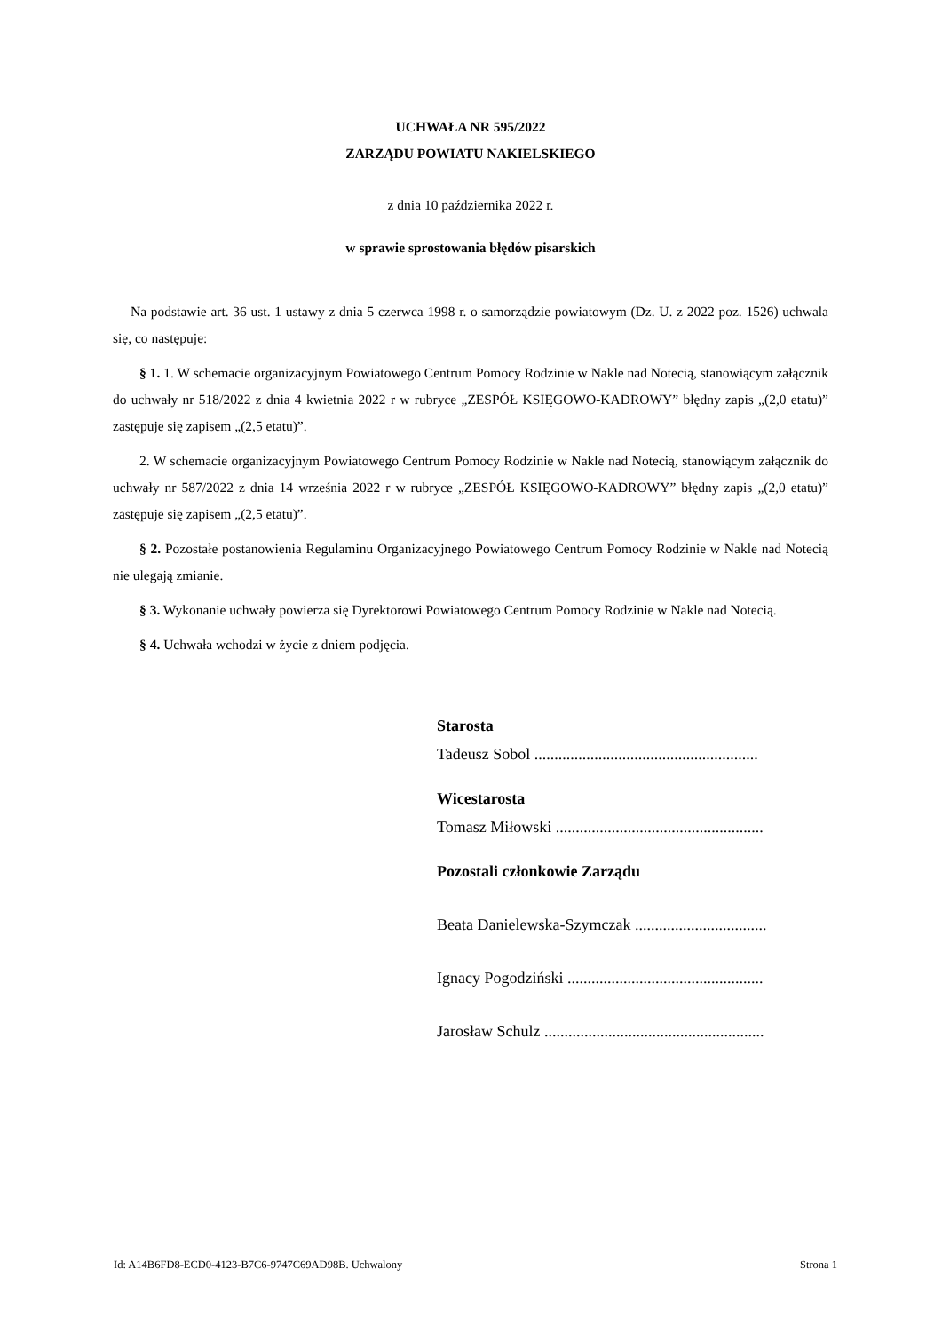UCHWAŁA NR 595/2022
ZARZĄDU POWIATU NAKIELSKIEGO
z dnia 10 października 2022 r.
w sprawie sprostowania błędów pisarskich
Na podstawie art. 36 ust. 1 ustawy z dnia 5 czerwca 1998 r. o samorządzie powiatowym (Dz. U. z 2022 poz. 1526) uchwala się, co następuje:
§ 1. 1. W schemacie organizacyjnym Powiatowego Centrum Pomocy Rodzinie w Nakle nad Notecią, stanowiącym załącznik do uchwały nr 518/2022 z dnia 4 kwietnia 2022 r w rubryce „ZESPÓŁ KSIĘGOWO-KADROWY” błędny zapis „(2,0 etatu)” zastępuje się zapisem „(2,5 etatu)”.
2. W schemacie organizacyjnym Powiatowego Centrum Pomocy Rodzinie w Nakle nad Notecią, stanowiącym załącznik do uchwały nr 587/2022 z dnia 14 września 2022 r w rubryce „ZESPÓŁ KSIĘGOWO-KADROWY” błędny zapis „(2,0 etatu)” zastępuje się zapisem „(2,5 etatu)”.
§ 2. Pozostałe postanowienia Regulaminu Organizacyjnego Powiatowego Centrum Pomocy Rodzinie w Nakle nad Notecią nie ulegają zmianie.
§ 3. Wykonanie uchwały powierza się Dyrektorowi Powiatowego Centrum Pomocy Rodzinie w Nakle nad Notecią.
§ 4. Uchwała wchodzi w życie z dniem podjęcia.
Starosta
Tadeusz Sobol ........................................................
Wicestarosta
Tomasz Miłowski ....................................................
Pozostali członkowie Zarządu
Beata Danielewska-Szymczak .................................
Ignacy Pogodziński .................................................
Jarosław Schulz .......................................................
Id: A14B6FD8-ECD0-4123-B7C6-9747C69AD98B. Uchwalony Strona 1